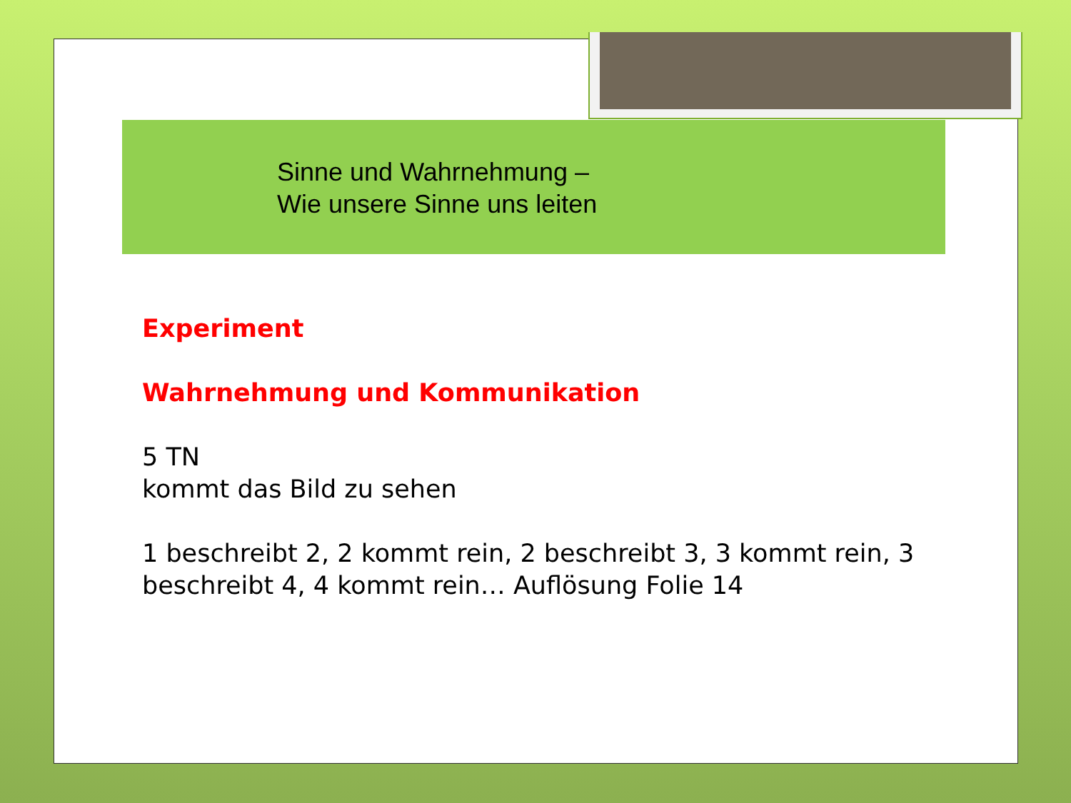Sinne und Wahrnehmung –
Wie unsere Sinne uns leiten
Experiment
Wahrnehmung und Kommunikation
5 TN
kommt das Bild zu sehen
1 beschreibt 2, 2 kommt rein, 2 beschreibt 3, 3 kommt rein, 3 beschreibt 4, 4 kommt rein… Auflösung Folie 14